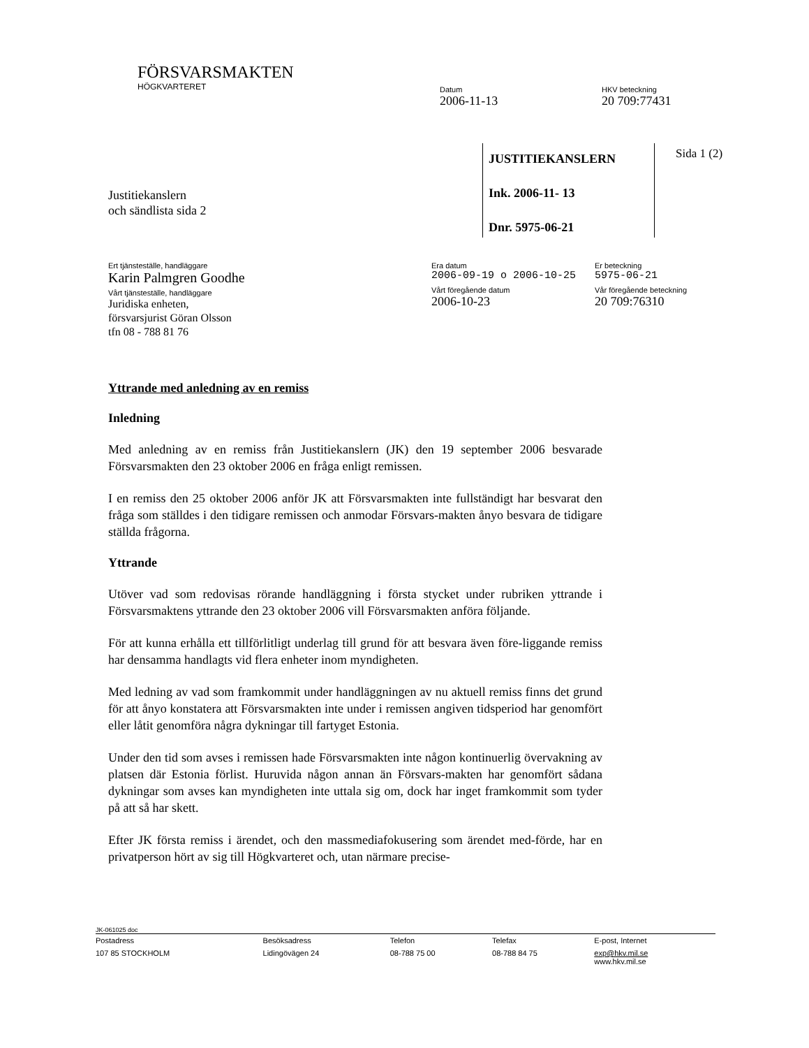FÖRSVARSMAKTEN
HÖGKVARTERET
Datum
2006-11-13
HKV beteckning
20 709:77431
JUSTITIEKANSLERN
Ink. 2006-11- 13
Dnr. 5975-06-21
Sida 1 (2)
Justitiekanslern
och sändlista sida 2
Ert tjänsteställe, handläggare
Karin Palmgren Goodhe
Vårt tjänsteställe, handläggare
Juridiska enheten,
försvarsjurist Göran Olsson
tfn 08 - 788 81 76
Era datum
2006-09-19 o 2006-10-25
Vårt föregående datum
2006-10-23
Er beteckning
5975-06-21
Vår föregående beteckning
20 709:76310
Yttrande med anledning av en remiss
Inledning
Med anledning av en remiss från Justitiekanslern (JK) den 19 september 2006 besvarade Försvarsmakten den 23 oktober 2006 en fråga enligt remissen.
I en remiss den 25 oktober 2006 anför JK att Försvarsmakten inte fullständigt har besvarat den fråga som ställdes i den tidigare remissen och anmodar Försvars-makten ånyo besvara de tidigare ställda frågorna.
Yttrande
Utöver vad som redovisas rörande handläggning i första stycket under rubriken yttrande i Försvarsmaktens yttrande den 23 oktober 2006 vill Försvarsmakten anföra följande.
För att kunna erhålla ett tillförlitligt underlag till grund för att besvara även före-liggande remiss har densamma handlagts vid flera enheter inom myndigheten.
Med ledning av vad som framkommit under handläggningen av nu aktuell remiss finns det grund för att ånyo konstatera att Försvarsmakten inte under i remissen angiven tidsperiod har genomfört eller låtit genomföra några dykningar till fartyget Estonia.
Under den tid som avses i remissen hade Försvarsmakten inte någon kontinuerlig övervakning av platsen där Estonia förlist. Huruvida någon annan än Försvars-makten har genomfört sådana dykningar som avses kan myndigheten inte uttala sig om, dock har inget framkommit som tyder på att så har skett.
Efter JK första remiss i ärendet, och den massmediafokusering som ärendet med-förde, har en privatperson hört av sig till Högkvarteret och, utan närmare precise-
JK-061025 doc
| Postadress | Besöksadress | Telefon | Telefax | E-post, Internet |
| 107 85 STOCKHOLM | Lidingövägen 24 | 08-788 75 00 | 08-788 84 75 | exp@hkv.mil.se www.hkv.mil.se |